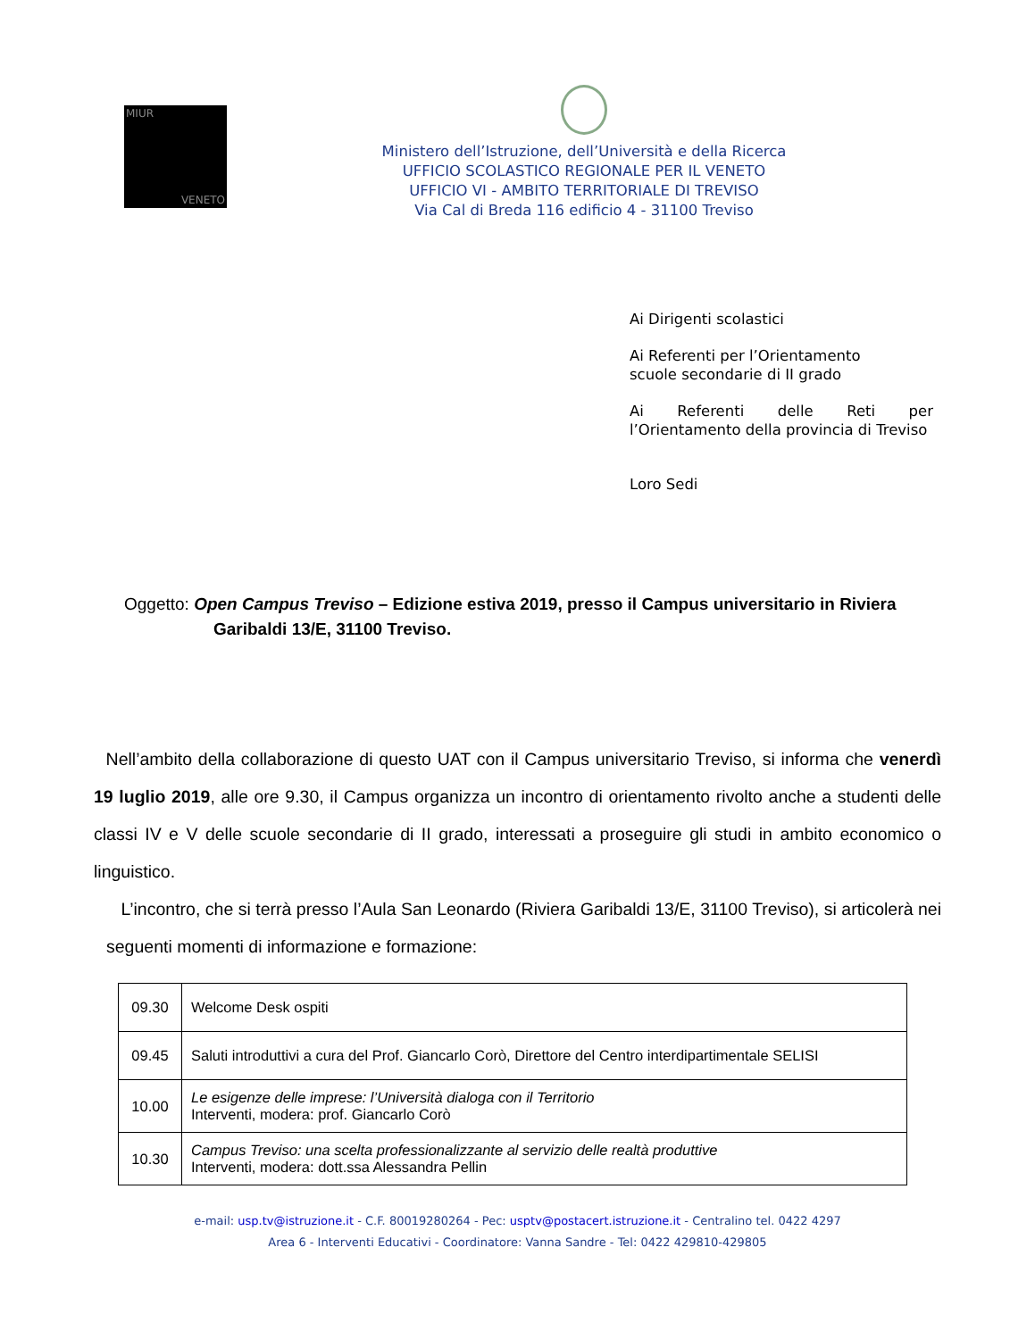MIUR
VENETO
Ministero dell’Istruzione, dell’Università e della Ricerca
UFFICIO SCOLASTICO REGIONALE PER IL VENETO
UFFICIO VI - AMBITO TERRITORIALE DI TREVISO
Via Cal di Breda 116 edificio 4 - 31100 Treviso
Ai Dirigenti scolastici
Ai Referenti per l’Orientamento
scuole secondarie di II grado
Ai Referenti delle Reti per l’Orientamento della provincia di Treviso
Loro Sedi
Oggetto: Open Campus Treviso – Edizione estiva 2019, presso il Campus universitario in Riviera
Garibaldi 13/E, 31100 Treviso.
Nell’ambito della collaborazione di questo UAT con il Campus universitario Treviso, si informa che venerdì 19 luglio 2019, alle ore 9.30, il Campus organizza un incontro di orientamento rivolto anche a studenti delle classi IV e V delle scuole secondarie di II grado, interessati a proseguire gli studi in ambito economico o linguistico.
L’incontro, che si terrà presso l’Aula San Leonardo (Riviera Garibaldi 13/E, 31100 Treviso), si articolerà nei seguenti momenti di informazione e formazione:
| 09.30 | Welcome Desk ospiti |
| 09.45 | Saluti introduttivi a cura del Prof. Giancarlo Corò, Direttore del Centro interdipartimentale SELISI |
| 10.00 | Le esigenze delle imprese: l’Università dialoga con il Territorio Interventi, modera: prof. Giancarlo Corò |
| 10.30 | Campus Treviso: una scelta professionalizzante al servizio delle realtà produttive Interventi, modera: dott.ssa Alessandra Pellin |
e-mail: usp.tv@istruzione.it - C.F. 80019280264 - Pec: usptv@postacert.istruzione.it - Centralino tel. 0422 4297
Area 6 - Interventi Educativi - Coordinatore: Vanna Sandre - Tel: 0422 429810-429805